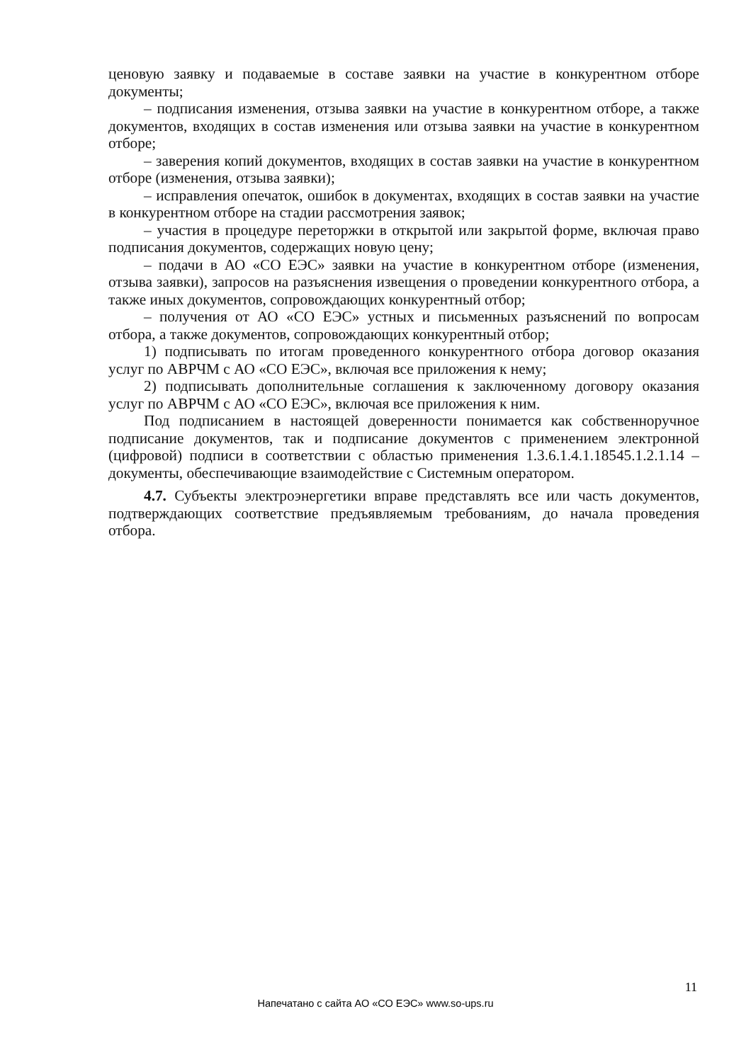ценовую заявку и подаваемые в составе заявки на участие в конкурентном отборе документы;
– подписания изменения, отзыва заявки на участие в конкурентном отборе, а также документов, входящих в состав изменения или отзыва заявки на участие в конкурентном отборе;
– заверения копий документов, входящих в состав заявки на участие в конкурентном отборе (изменения, отзыва заявки);
– исправления опечаток, ошибок в документах, входящих в состав заявки на участие в конкурентном отборе на стадии рассмотрения заявок;
– участия в процедуре переторжки в открытой или закрытой форме, включая право подписания документов, содержащих новую цену;
– подачи в АО «СО ЕЭС» заявки на участие в конкурентном отборе (изменения, отзыва заявки), запросов на разъяснения извещения о проведении конкурентного отбора, а также иных документов, сопровождающих конкурентный отбор;
– получения от АО «СО ЕЭС» устных и письменных разъяснений по вопросам отбора, а также документов, сопровождающих конкурентный отбор;
1) подписывать по итогам проведенного конкурентного отбора договор оказания услуг по АВРЧМ с АО «СО ЕЭС», включая все приложения к нему;
2) подписывать дополнительные соглашения к заключенному договору оказания услуг по АВРЧМ с АО «СО ЕЭС», включая все приложения к ним.
Под подписанием в настоящей доверенности понимается как собственноручное подписание документов, так и подписание документов с применением электронной (цифровой) подписи в соответствии с областью применения 1.3.6.1.4.1.18545.1.2.1.14 – документы, обеспечивающие взаимодействие с Системным оператором.
4.7. Субъекты электроэнергетики вправе представлять все или часть документов, подтверждающих соответствие предъявляемым требованиям, до начала проведения отбора.
11
Напечатано с сайта АО «СО ЕЭС» www.so-ups.ru